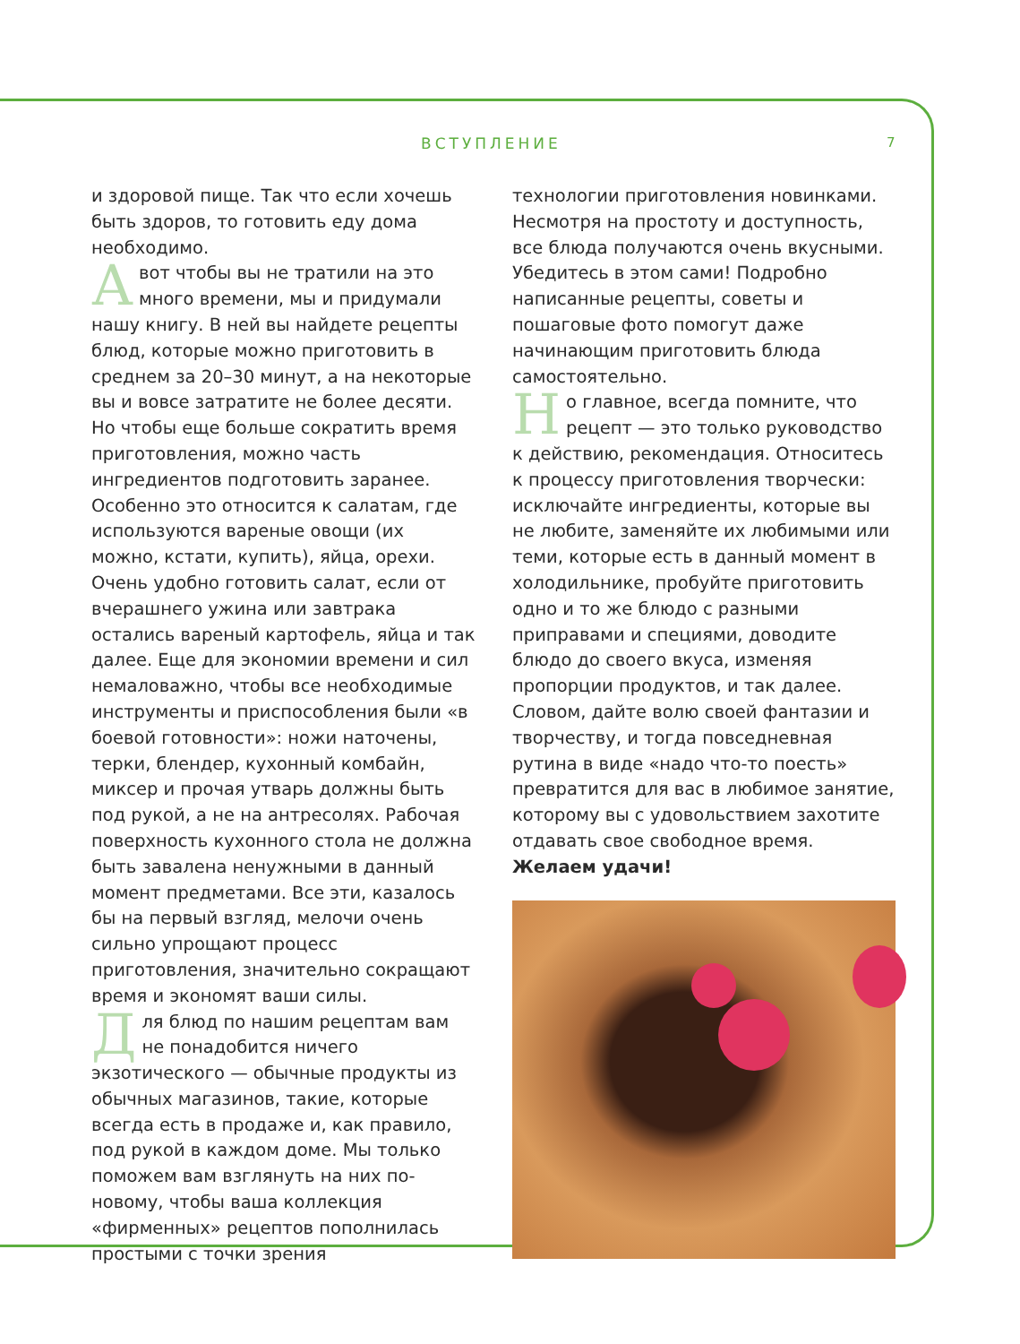ВСТУПЛЕНИЕ 7
и здоровой пище. Так что если хочешь быть здоров, то готовить еду дома необходимо.
Авот чтобы вы не тратили на это много времени, мы и придумали нашу книгу. В ней вы найдете рецепты блюд, которые можно приготовить в среднем за 20–30 минут, а на некоторые вы и вовсе затратите не более десяти. Но чтобы еще больше сократить время приготовления, можно часть ингредиентов подготовить заранее. Особенно это относится к салатам, где используются вареные овощи (их можно, кстати, купить), яйца, орехи. Очень удобно готовить салат, если от вчерашнего ужина или завтрака остались вареный картофель, яйца и так далее. Еще для экономии времени и сил немаловажно, чтобы все необходимые инструменты и приспособления были «в боевой готовности»: ножи наточены, терки, блендер, кухонный комбайн, миксер и прочая утварь должны быть под рукой, а не на антресолях. Рабочая поверхность кухонного стола не должна быть завалена ненужными в данный момент предметами. Все эти, казалось бы на первый взгляд, мелочи очень сильно упрощают процесс приготовления, значительно сокращают время и экономят ваши силы.
Для блюд по нашим рецептам вам не понадобится ничего экзотического — обычные продукты из обычных магазинов, такие, которые всегда есть в продаже и, как правило, под рукой в каждом доме. Мы только поможем вам взглянуть на них по-новому, чтобы ваша коллекция «фирменных» рецептов пополнилась простыми с точки зрения
технологии приготовления новинками. Несмотря на простоту и доступность, все блюда получаются очень вкусными. Убедитесь в этом сами! Подробно написанные рецепты, советы и пошаговые фото помогут даже начинающим приготовить блюда самостоятельно.
Но главное, всегда помните, что рецепт — это только руководство к действию, рекомендация. Относитесь к процессу приготовления творчески: исключайте ингредиенты, которые вы не любите, заменяйте их любимыми или теми, которые есть в данный момент в холодильнике, пробуйте приготовить одно и то же блюдо с разными приправами и специями, доводите блюдо до своего вкуса, изменяя пропорции продуктов, и так далее. Словом, дайте волю своей фантазии и творчеству, и тогда повседневная рутина в виде «надо что-то поесть» превратится для вас в любимое занятие, которому вы с удовольствием захотите отдавать свое свободное время.
Желаем удачи!